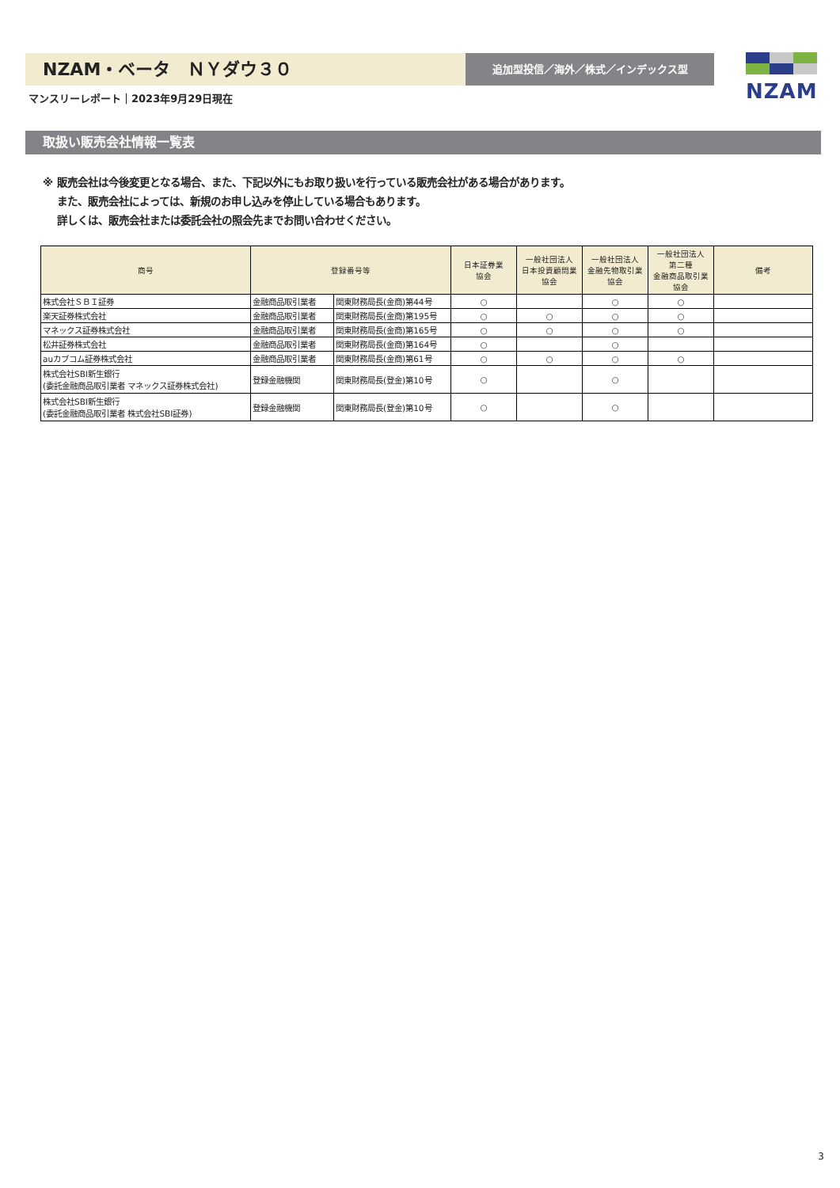NZAM・ベータ　ＮＹダウ３０ 追加型投信／海外／株式／インデックス型 NZAM
マンスリーレポート｜2023年9月29日現在
取扱い販売会社情報一覧表
※ 販売会社は今後変更となる場合、また、下記以外にもお取り扱いを行っている販売会社がある場合があります。
　 また、販売会社によっては、新規のお申し込みを停止している場合もあります。
　 詳しくは、販売会社または委託会社の照会先までお問い合わせください。
| 商号 | 登録番号等 | | 日本証券業 協会 | 一般社団法人 日本投資顧問業 協会 | 一般社団法人 金融先物取引業 協会 | 一般社団法人 第二種 金融商品取引業 協会 | 備考 |
| --- | --- | --- | --- | --- | --- | --- | --- |
| 株式会社ＳＢＩ証券 | 金融商品取引業者 | 関東財務局長(金商)第44号 | ○ | | ○ | ○ | |
| 楽天証券株式会社 | 金融商品取引業者 | 関東財務局長(金商)第195号 | ○ | ○ | ○ | ○ | |
| マネックス証券株式会社 | 金融商品取引業者 | 関東財務局長(金商)第165号 | ○ | ○ | ○ | ○ | |
| 松井証券株式会社 | 金融商品取引業者 | 関東財務局長(金商)第164号 | ○ | | ○ | | |
| auカブコム証券株式会社 | 金融商品取引業者 | 関東財務局長(金商)第61号 | ○ | ○ | ○ | ○ | |
| 株式会社SBI新生銀行 (委託金融商品取引業者 マネックス証券株式会社) | 登録金融機関 | 関東財務局長(登金)第10号 | ○ | | ○ | | |
| 株式会社SBI新生銀行 (委託金融商品取引業者 株式会社SBI証券) | 登録金融機関 | 関東財務局長(登金)第10号 | ○ | | ○ | | |
3